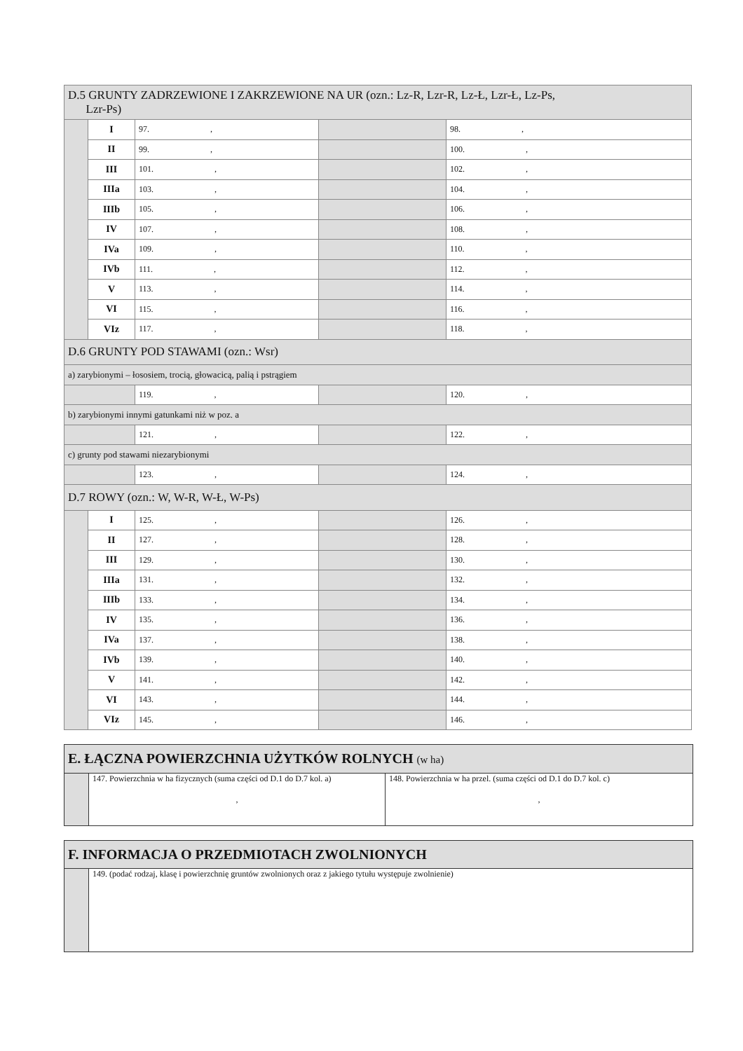| D.5 GRUNTY ZADRZEWIONE I ZAKRZEWIONE NA UR (ozn.: Lz-R, Lzr-R, Lz-Ł, Lzr-Ł, Lz-Ps, Lzr-Ps) | | | | |
| | I | 97. , | | 98. , |
| | II | 99. , | | 100. , |
| | III | 101. , | | 102. , |
| | IIIa | 103. , | | 104. , |
| | IIIb | 105. , | | 106. , |
| | IV | 107. , | | 108. , |
| | IVa | 109. , | | 110. , |
| | IVb | 111. , | | 112. , |
| | V | 113. , | | 114. , |
| | VI | 115. , | | 116. , |
| | VIz | 117. , | | 118. , |
| D.6 GRUNTY POD STAWAMI (ozn.: Wsr) | | | | |
| a) zarybionymi – łososiem, trocią, głowacicą, palią i pstrągiem | | | | |
| | | 119. , | | 120. , |
| b) zarybionymi innymi gatunkami niż w poz. a | | | | |
| | | 121. , | | 122. , |
| c) grunty pod stawami niezarybionymi | | | | |
| | | 123. , | | 124. , |
| D.7 ROWY (ozn.: W, W-R, W-Ł, W-Ps) | | | | |
| | I | 125. , | | 126. , |
| | II | 127. , | | 128. , |
| | III | 129. , | | 130. , |
| | IIIa | 131. , | | 132. , |
| | IIIb | 133. , | | 134. , |
| | IV | 135. , | | 136. , |
| | IVa | 137. , | | 138. , |
| | IVb | 139. , | | 140. , |
| | V | 141. , | | 142. , |
| | VI | 143. , | | 144. , |
| | VIz | 145. , | | 146. , |
| E. ŁĄCZNA POWIERZCHNIA UŻYTKÓW ROLNYCH (w ha) | | |
| | 147. Powierzchnia w ha fizycznych (suma części od D.1 do D.7 kol. a) , | 148. Powierzchnia w ha przel. (suma części od D.1 do D.7 kol. c) , |
| F. INFORMACJA O PRZEDMIOTACH ZWOLNIONYCH | |
| | 149. (podać rodzaj, klasę i powierzchnię gruntów zwolnionych oraz z jakiego tytułu występuje zwolnienie) |